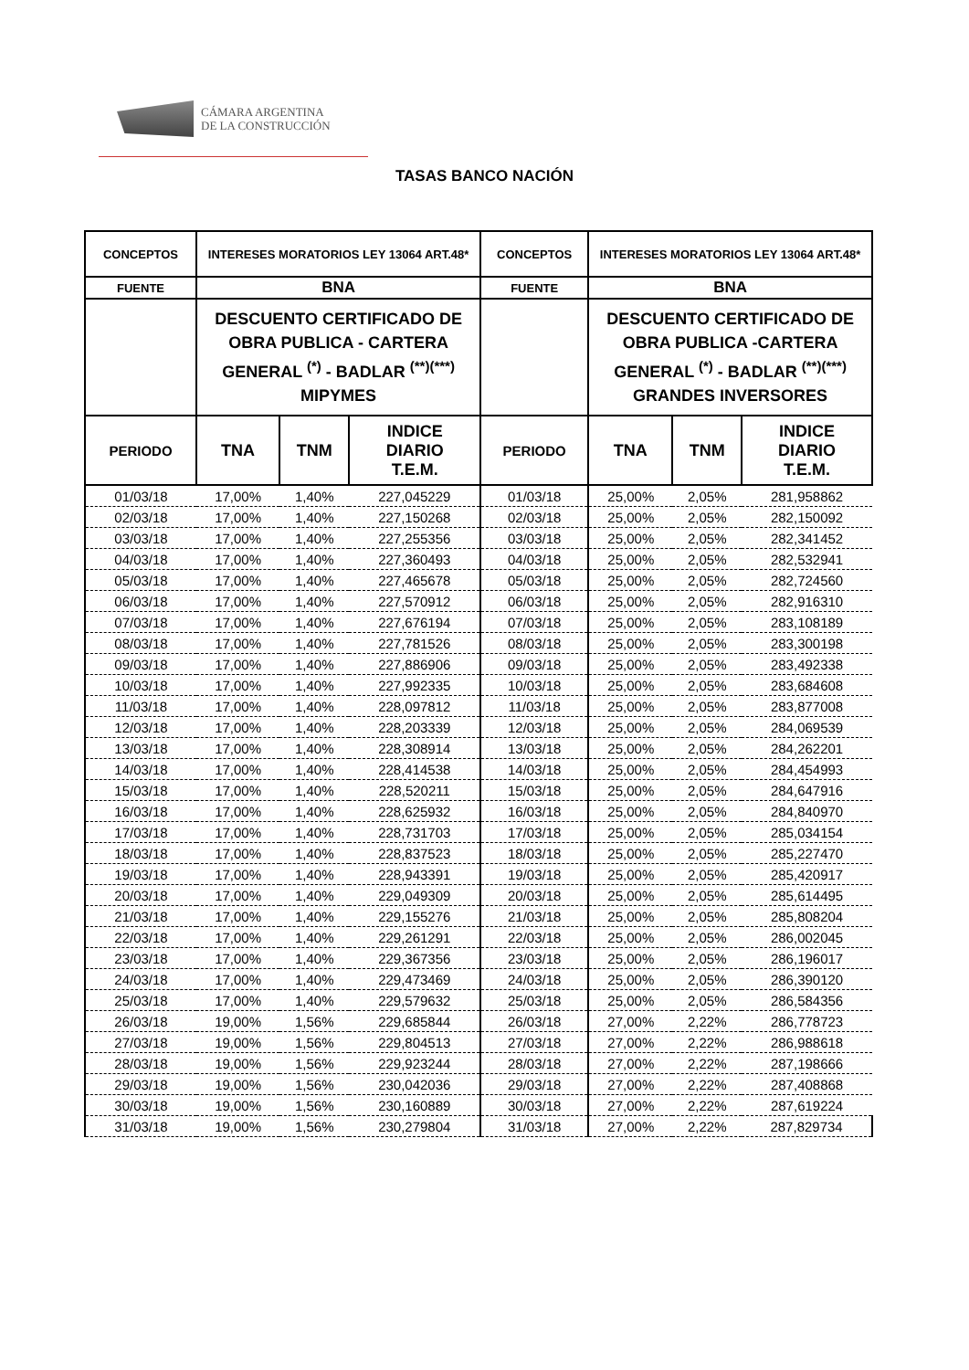CÁMARA ARGENTINA
DE LA CONSTRUCCIÓN
TASAS BANCO NACIÓN
| CONCEPTOS | INTERESES MORATORIOS LEY 13064 ART.48* | | | CONCEPTOS | INTERESES MORATORIOS LEY 13064 ART.48* | | |
| --- | --- | --- | --- | --- | --- | --- | --- |
| FUENTE | BNA | | | FUENTE | BNA | | |
| | DESCUENTO CERTIFICADO DE OBRA PUBLICA - CARTERA GENERAL <sup>(*)</sup> - BADLAR <sup>(**)(***)</sup> MIPYMES | | | | DESCUENTO CERTIFICADO DE OBRA PUBLICA -CARTERA GENERAL <sup>(*)</sup> - BADLAR <sup>(**)(***)</sup> GRANDES INVERSORES | | |
| PERIODO | TNA | TNM | INDICE DIARIO T.E.M. | PERIODO | TNA | TNM | INDICE DIARIO T.E.M. |
| 01/03/18 | 17,00% | 1,40% | 227,045229 | 01/03/18 | 25,00% | 2,05% | 281,958862 |
| 02/03/18 | 17,00% | 1,40% | 227,150268 | 02/03/18 | 25,00% | 2,05% | 282,150092 |
| 03/03/18 | 17,00% | 1,40% | 227,255356 | 03/03/18 | 25,00% | 2,05% | 282,341452 |
| 04/03/18 | 17,00% | 1,40% | 227,360493 | 04/03/18 | 25,00% | 2,05% | 282,532941 |
| 05/03/18 | 17,00% | 1,40% | 227,465678 | 05/03/18 | 25,00% | 2,05% | 282,724560 |
| 06/03/18 | 17,00% | 1,40% | 227,570912 | 06/03/18 | 25,00% | 2,05% | 282,916310 |
| 07/03/18 | 17,00% | 1,40% | 227,676194 | 07/03/18 | 25,00% | 2,05% | 283,108189 |
| 08/03/18 | 17,00% | 1,40% | 227,781526 | 08/03/18 | 25,00% | 2,05% | 283,300198 |
| 09/03/18 | 17,00% | 1,40% | 227,886906 | 09/03/18 | 25,00% | 2,05% | 283,492338 |
| 10/03/18 | 17,00% | 1,40% | 227,992335 | 10/03/18 | 25,00% | 2,05% | 283,684608 |
| 11/03/18 | 17,00% | 1,40% | 228,097812 | 11/03/18 | 25,00% | 2,05% | 283,877008 |
| 12/03/18 | 17,00% | 1,40% | 228,203339 | 12/03/18 | 25,00% | 2,05% | 284,069539 |
| 13/03/18 | 17,00% | 1,40% | 228,308914 | 13/03/18 | 25,00% | 2,05% | 284,262201 |
| 14/03/18 | 17,00% | 1,40% | 228,414538 | 14/03/18 | 25,00% | 2,05% | 284,454993 |
| 15/03/18 | 17,00% | 1,40% | 228,520211 | 15/03/18 | 25,00% | 2,05% | 284,647916 |
| 16/03/18 | 17,00% | 1,40% | 228,625932 | 16/03/18 | 25,00% | 2,05% | 284,840970 |
| 17/03/18 | 17,00% | 1,40% | 228,731703 | 17/03/18 | 25,00% | 2,05% | 285,034154 |
| 18/03/18 | 17,00% | 1,40% | 228,837523 | 18/03/18 | 25,00% | 2,05% | 285,227470 |
| 19/03/18 | 17,00% | 1,40% | 228,943391 | 19/03/18 | 25,00% | 2,05% | 285,420917 |
| 20/03/18 | 17,00% | 1,40% | 229,049309 | 20/03/18 | 25,00% | 2,05% | 285,614495 |
| 21/03/18 | 17,00% | 1,40% | 229,155276 | 21/03/18 | 25,00% | 2,05% | 285,808204 |
| 22/03/18 | 17,00% | 1,40% | 229,261291 | 22/03/18 | 25,00% | 2,05% | 286,002045 |
| 23/03/18 | 17,00% | 1,40% | 229,367356 | 23/03/18 | 25,00% | 2,05% | 286,196017 |
| 24/03/18 | 17,00% | 1,40% | 229,473469 | 24/03/18 | 25,00% | 2,05% | 286,390120 |
| 25/03/18 | 17,00% | 1,40% | 229,579632 | 25/03/18 | 25,00% | 2,05% | 286,584356 |
| 26/03/18 | 19,00% | 1,56% | 229,685844 | 26/03/18 | 27,00% | 2,22% | 286,778723 |
| 27/03/18 | 19,00% | 1,56% | 229,804513 | 27/03/18 | 27,00% | 2,22% | 286,988618 |
| 28/03/18 | 19,00% | 1,56% | 229,923244 | 28/03/18 | 27,00% | 2,22% | 287,198666 |
| 29/03/18 | 19,00% | 1,56% | 230,042036 | 29/03/18 | 27,00% | 2,22% | 287,408868 |
| 30/03/18 | 19,00% | 1,56% | 230,160889 | 30/03/18 | 27,00% | 2,22% | 287,619224 |
| 31/03/18 | 19,00% | 1,56% | 230,279804 | 31/03/18 | 27,00% | 2,22% | 287,829734 |